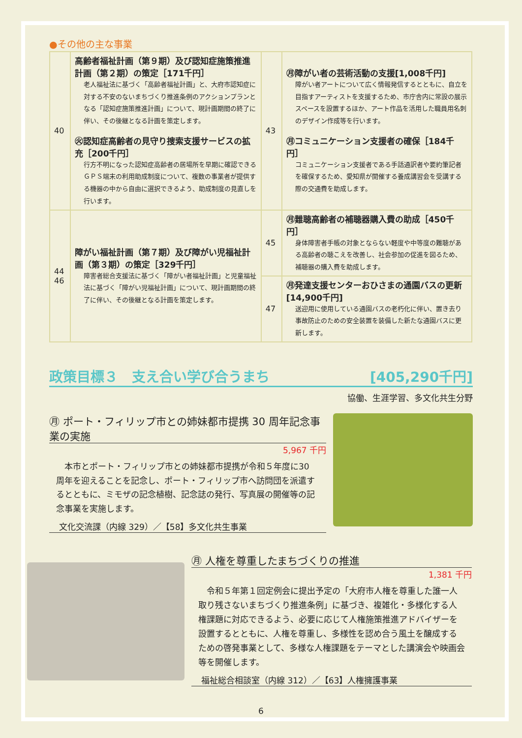●その他の主な事業
| 40 | 高齢者福祉計画（第９期）及び認知症施策推進計画（第２期）の策定［171千円］ 老人福祉法に基づく「高齢者福祉計画」と、大府市認知症に対する不安のないまちづくり推進条例のアクションプランとなる「認知症施策推進計画」について、現計画期間の終了に伴い、その後継となる計画を策定します。 ㊋認知症高齢者の見守り捜索支援サービスの拡充［200千円］ 行方不明になった認知症高齢者の居場所を早期に確認できるＧＰＳ端末の利用助成制度について、複数の事業者が提供する機器の中から自由に選択できるよう、助成制度の見直しを行います。 | 43 | ㊊障がい者の芸術活動の支援[1,008千円] 障がい者アートについて広く情報発信するとともに、自立を目指すアーティストを支援するため、市庁舎内に常設の展示スペースを設置するほか、アート作品を活用した職員用名刺のデザイン作成等を行います。 ㊊コミュニケーション支援者の確保［184千円］ コミュニケーション支援者である手話通訳者や要約筆記者を確保するため、愛知県が開催する養成講習会を受講する際の交通費を助成します。 |
| 44 46 | 障がい福祉計画（第７期）及び障がい児福祉計画（第３期）の策定［329千円］ 障害者総合支援法に基づく「障がい者福祉計画」と児童福祉法に基づく「障がい児福祉計画」について、現計画期間の終了に伴い、その後継となる計画を策定します。 | 45 | ㊊難聴高齢者の補聴器購入費の助成［450千円］ 身体障害者手帳の対象とならない軽度や中等度の難聴がある高齢者の聴こえを改善し、社会参加の促進を図るため、補聴器の購入費を助成します。 |
| | | 47 | ㊊発達支援センターおひさまの通園バスの更新[14,900千円] 送迎用に使用している通園バスの老朽化に伴い、置き去り事故防止のための安全装置を装備した新たな通園バスに更新します。 |
政策目標３　支え合い学び合うまち [405,290千円]
協働、生涯学習、多文化共生分野
㊊ ポート・フィリップ市との姉妹都市提携 30 周年記念事業の実施
5,967 千円
　本市とポート・フィリップ市との姉妹都市提携が令和５年度に30 周年を迎えることを記念し、ポート・フィリップ市へ訪問団を派遣するとともに、ミモザの記念植樹、記念誌の発行、写真展の開催等の記念事業を実施します。
文化交流課（内線 329）／【58】多文化共生事業
㊊ 人権を尊重したまちづくりの推進
1,381 千円
　令和５年第１回定例会に提出予定の「大府市人権を尊重した誰一人取り残さないまちづくり推進条例」に基づき、複雑化・多様化する人権課題に対応できるよう、必要に応じて人権施策推進アドバイザーを設置するとともに、人権を尊重し、多様性を認め合う風土を醸成するための啓発事業として、多様な人権課題をテーマとした講演会や映画会等を開催します。
福祉総合相談室（内線 312）／【63】人権擁護事業
6